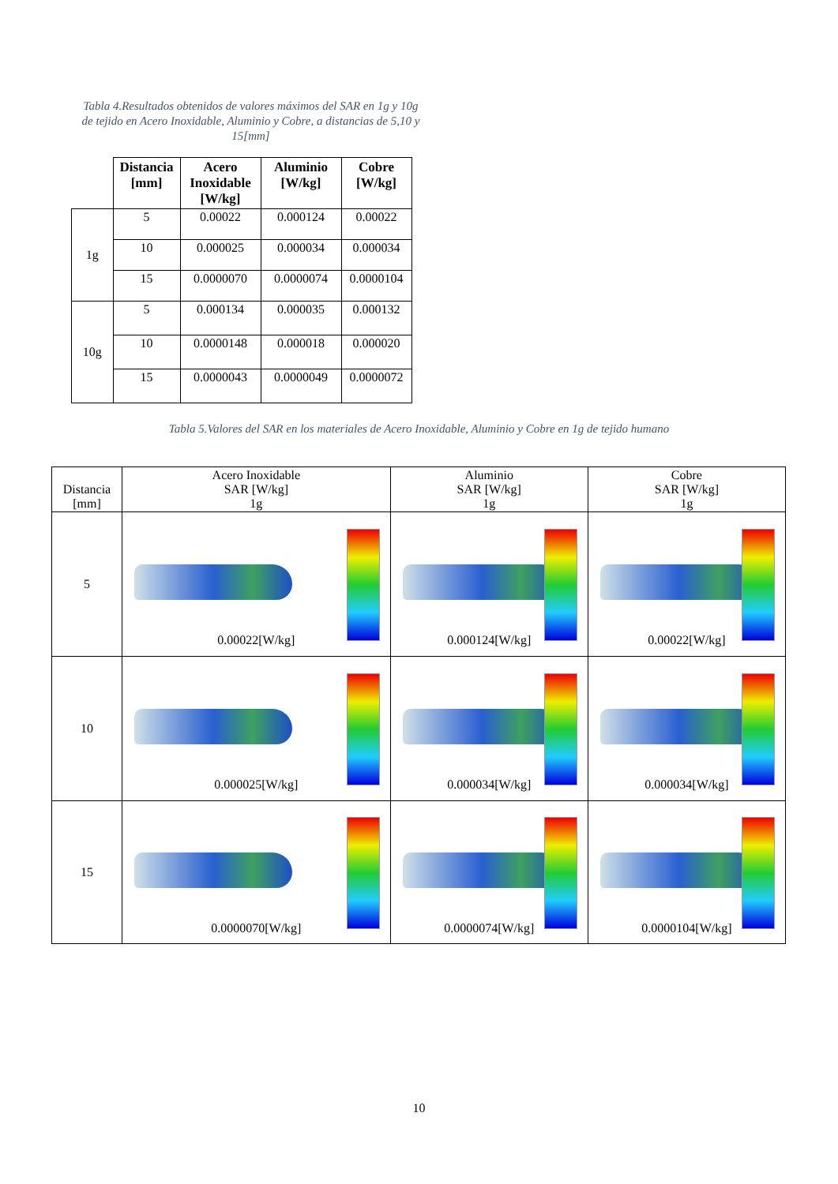Tabla 4.Resultados obtenidos de valores máximos del SAR en 1g y 10g de tejido en Acero Inoxidable, Aluminio y Cobre, a distancias de 5,10 y 15[mm]
| | Distancia [mm] | Acero Inoxidable [W/kg] | Aluminio [W/kg] | Cobre [W/kg] |
| --- | --- | --- | --- | --- |
| 1g | 5 | 0.00022 | 0.000124 | 0.00022 |
| | 10 | 0.000025 | 0.000034 | 0.000034 |
| | 15 | 0.0000070 | 0.0000074 | 0.0000104 |
| 10g | 5 | 0.000134 | 0.000035 | 0.000132 |
| | 10 | 0.0000148 | 0.000018 | 0.000020 |
| | 15 | 0.0000043 | 0.0000049 | 0.0000072 |
Tabla 5.Valores del SAR en los materiales de Acero Inoxidable, Aluminio y Cobre en 1g de tejido humano
| Distancia [mm] | Acero Inoxidable SAR [W/kg] 1g | Aluminio SAR [W/kg] 1g | Cobre SAR [W/kg] 1g |
| 5 | 0.00022[W/kg] | 0.000124[W/kg] | 0.00022[W/kg] |
| 10 | 0.000025[W/kg] | 0.000034[W/kg] | 0.000034[W/kg] |
| 15 | 0.0000070[W/kg] | 0.0000074[W/kg] | 0.0000104[W/kg] |
10